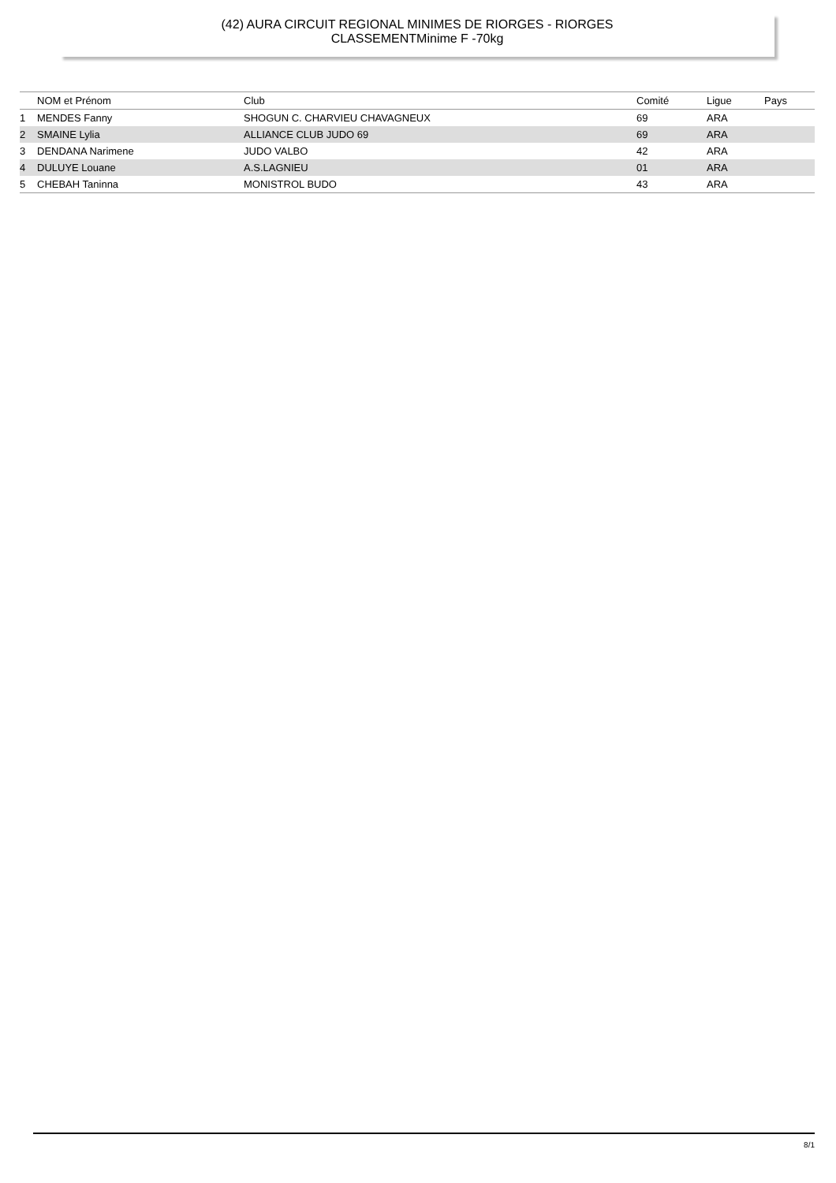(42) AURA CIRCUIT REGIONAL MINIMES DE RIORGES - RIORGES
CLASSEMENTMinime F -70kg
| | NOM et Prénom | Club | Comité | Ligue | Pays |
| --- | --- | --- | --- | --- | --- |
| 1 | MENDES Fanny | SHOGUN C. CHARVIEU CHAVAGNEUX | 69 | ARA | |
| 2 | SMAINE Lylia | ALLIANCE CLUB JUDO 69 | 69 | ARA | |
| 3 | DENDANA Narimene | JUDO VALBO | 42 | ARA | |
| 4 | DULUYE Louane | A.S.LAGNIEU | 01 | ARA | |
| 5 | CHEBAH Taninna | MONISTROL BUDO | 43 | ARA | |
8/1